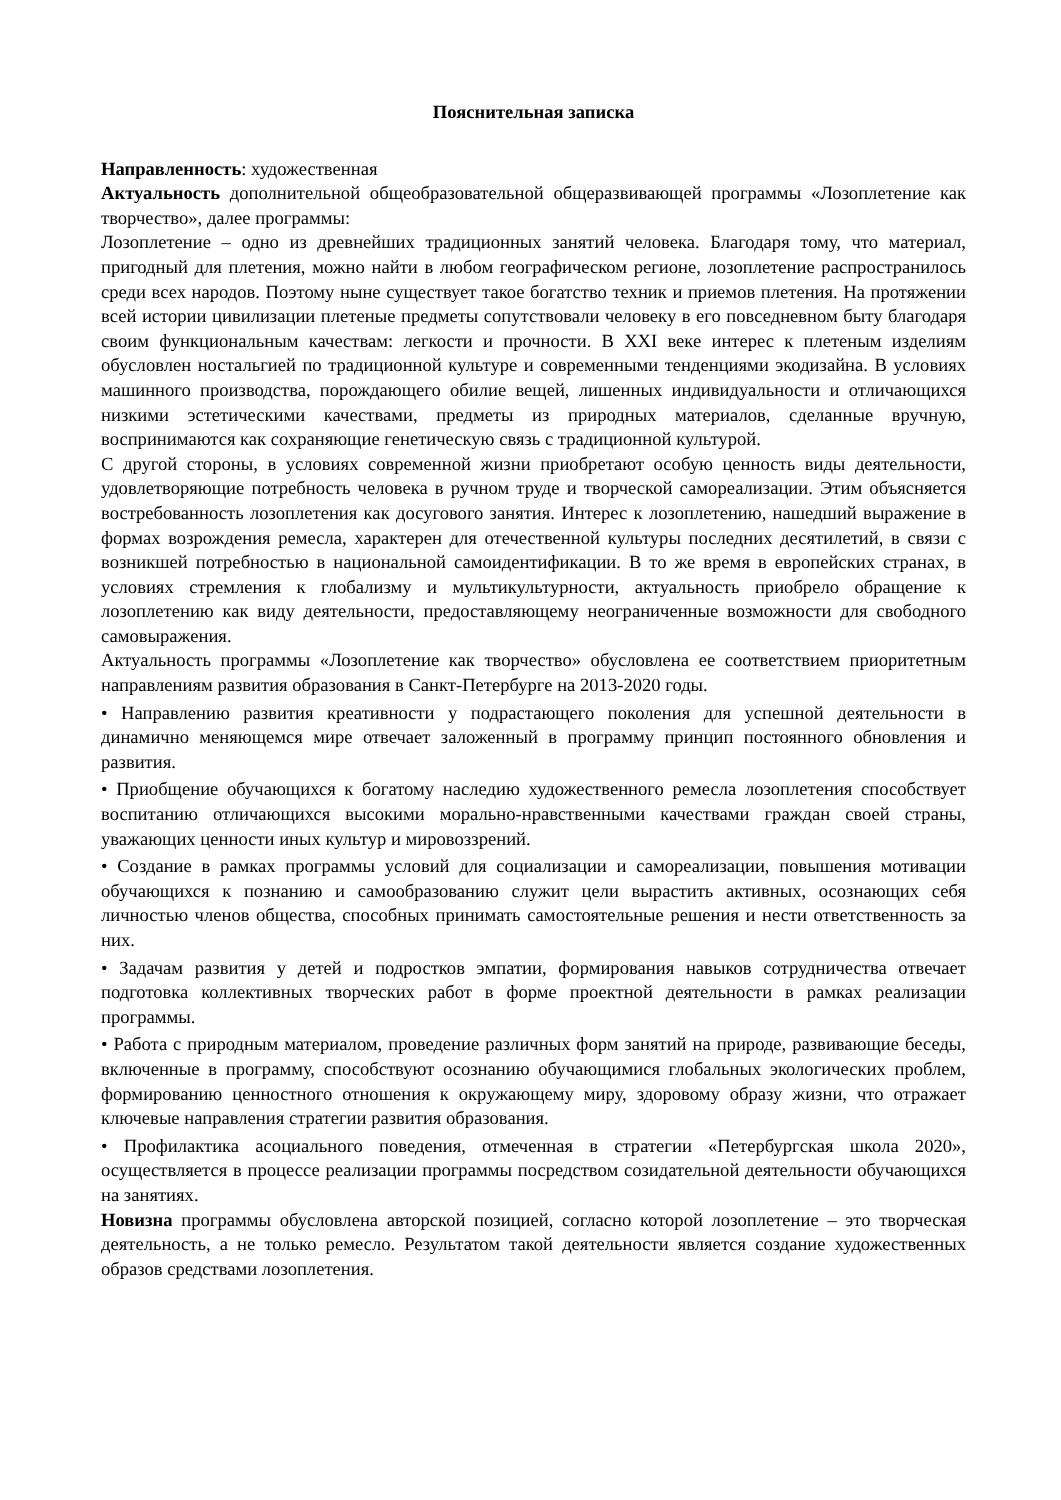Пояснительная записка
Направленность: художественная
Актуальность дополнительной общеобразовательной общеразвивающей программы «Лозоплетение как творчество», далее программы:
Лозоплетение – одно из древнейших традиционных занятий человека. Благодаря тому, что материал, пригодный для плетения, можно найти в любом географическом регионе, лозоплетение распространилось среди всех народов. Поэтому ныне существует такое богатство техник и приемов плетения. На протяжении всей истории цивилизации плетеные предметы сопутствовали человеку в его повседневном быту благодаря своим функциональным качествам: легкости и прочности. В XXI веке интерес к плетеным изделиям обусловлен ностальгией по традиционной культуре и современными тенденциями экодизайна. В условиях машинного производства, порождающего обилие вещей, лишенных индивидуальности и отличающихся низкими эстетическими качествами, предметы из природных материалов, сделанные вручную, воспринимаются как сохраняющие генетическую связь с традиционной культурой.
С другой стороны, в условиях современной жизни приобретают особую ценность виды деятельности, удовлетворяющие потребность человека в ручном труде и творческой самореализации. Этим объясняется востребованность лозоплетения как досугового занятия. Интерес к лозоплетению, нашедший выражение в формах возрождения ремесла, характерен для отечественной культуры последних десятилетий, в связи с возникшей потребностью в национальной самоидентификации. В то же время в европейских странах, в условиях стремления к глобализму и мультикультурности, актуальность приобрело обращение к лозоплетению как виду деятельности, предоставляющему неограниченные возможности для свободного самовыражения.
Актуальность программы «Лозоплетение как творчество» обусловлена ее соответствием приоритетным направлениям развития образования в Санкт-Петербурге на 2013-2020 годы.
• Направлению развития креативности у подрастающего поколения для успешной деятельности в динамично меняющемся мире отвечает заложенный в программу принцип постоянного обновления и развития.
• Приобщение обучающихся к богатому наследию художественного ремесла лозоплетения способствует воспитанию отличающихся высокими морально-нравственными качествами граждан своей страны, уважающих ценности иных культур и мировоззрений.
• Создание в рамках программы условий для социализации и самореализации, повышения мотивации обучающихся к познанию и самообразованию служит цели вырастить активных, осознающих себя личностью членов общества, способных принимать самостоятельные решения и нести ответственность за них.
• Задачам развития у детей и подростков эмпатии, формирования навыков сотрудничества отвечает подготовка коллективных творческих работ в форме проектной деятельности в рамках реализации программы.
• Работа с природным материалом, проведение различных форм занятий на природе, развивающие беседы, включенные в программу, способствуют осознанию обучающимися глобальных экологических проблем, формированию ценностного отношения к окружающему миру, здоровому образу жизни, что отражает ключевые направления стратегии развития образования.
• Профилактика асоциального поведения, отмеченная в стратегии «Петербургская школа 2020», осуществляется в процессе реализации программы посредством созидательной деятельности обучающихся на занятиях.
Новизна программы обусловлена авторской позицией, согласно которой лозоплетение – это творческая деятельность, а не только ремесло. Результатом такой деятельности является создание художественных образов средствами лозоплетения.